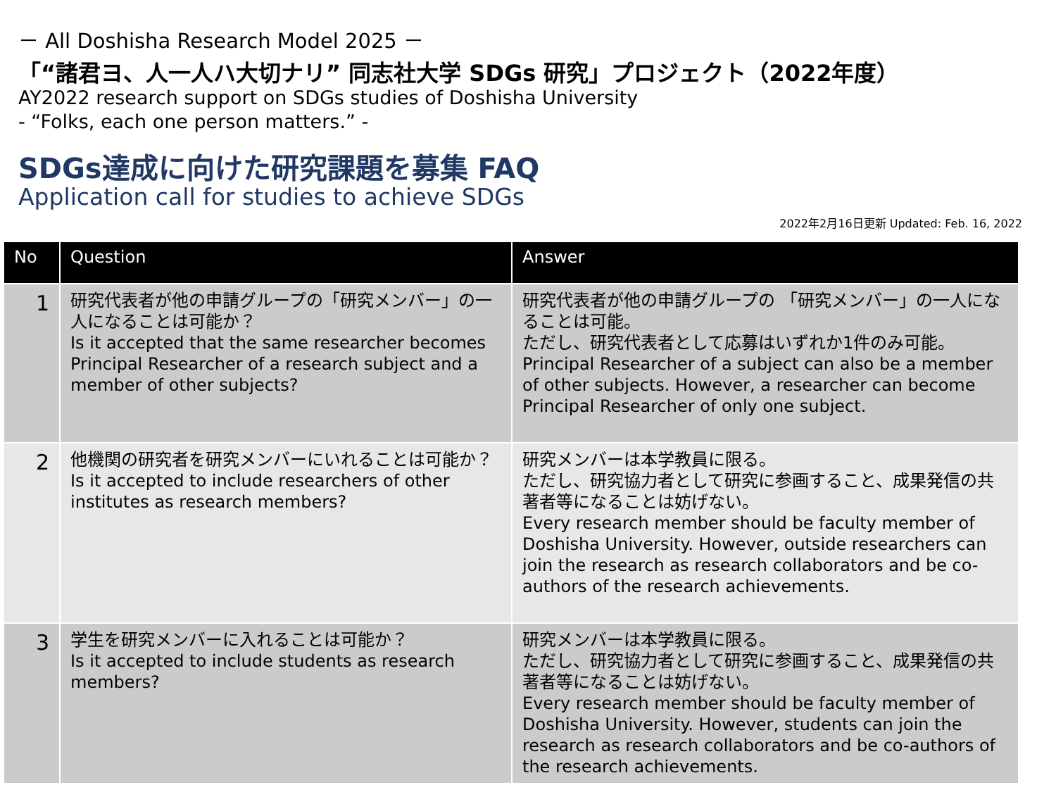－ All Doshisha Research Model 2025 －
「“諸君ヨ、人一人ハ大切ナリ” 同志社大学 SDGs 研究」プロジェクト（2022年度）
AY2022 research support on SDGs studies of Doshisha University
- “Folks, each one person matters.” -
SDGs達成に向けた研究課題を募集 FAQ
Application call for studies to achieve SDGs
2022年2月16日更新 Updated: Feb. 16, 2022
| No | Question | Answer |
| --- | --- | --- |
| 1 | 研究代表者が他の申請グループの「研究メンバー」の一人になることは可能か？ Is it accepted that the same researcher becomes Principal Researcher of a research subject and a member of other subjects? | 研究代表者が他の申請グループの 「研究メンバー」の一人になることは可能。 ただし、研究代表者として応募はいずれか1件のみ可能。 Principal Researcher of a subject can also be a member of other subjects. However, a researcher can become Principal Researcher of only one subject. |
| 2 | 他機関の研究者を研究メンバーにいれることは可能か？ Is it accepted to include researchers of other institutes as research members? | 研究メンバーは本学教員に限る。 ただし、研究協力者として研究に参画すること、成果発信の共著者等になることは妨げない。 Every research member should be faculty member of Doshisha University. However, outside researchers can join the research as research collaborators and be co-authors of the research achievements. |
| 3 | 学生を研究メンバーに入れることは可能か？ Is it accepted to include students as research members? | 研究メンバーは本学教員に限る。 ただし、研究協力者として研究に参画すること、成果発信の共著者等になることは妨げない。 Every research member should be faculty member of Doshisha University. However, students can join the research as research collaborators and be co-authors of the research achievements. |